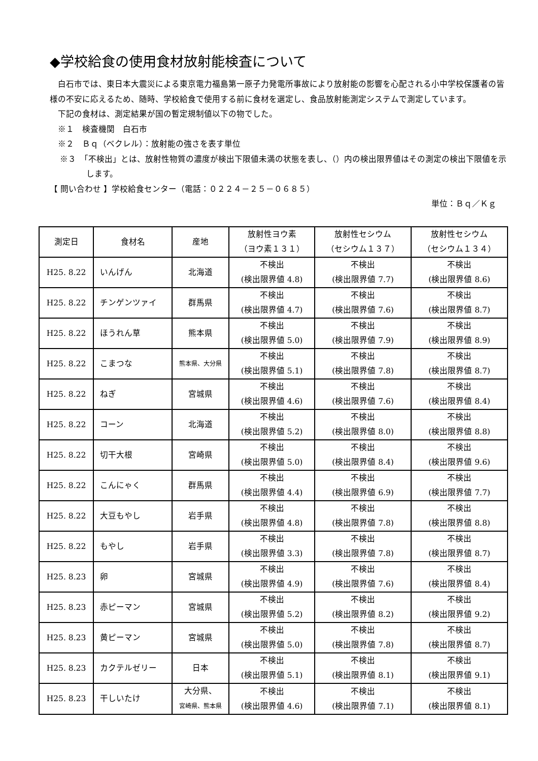◆学校給食の使用食材放射能検査について
白石市では、東日本大震災による東京電力福島第一原子力発電所事故により放射能の影響を心配される小中学校保護者の皆様の不安に応えるため、随時、学校給食で使用する前に食材を選定し、食品放射能測定システムで測定しています。
下記の食材は、測定結果が国の暫定規制値以下の物でした。
※１　検査機関　白石市
※２　Ｂｑ（ベクレル）：放射能の強さを表す単位
※３　「不検出」とは、放射性物質の濃度が検出下限値未満の状態を表し、（）内の検出限界値はその測定の検出下限値を示します。
【 問い合わせ 】学校給食センター（電話：０２２４－２５－０６８５）
単位：Ｂｑ／Ｋｇ
| 測定日 | 食材名 | 産地 | 放射性ヨウ素 （ヨウ素１３１） | 放射性セシウム （セシウム１３７） | 放射性セシウム （セシウム１３４） |
| --- | --- | --- | --- | --- | --- |
| H25. 8.22 | いんげん | 北海道 | 不検出 (検出限界値 4.8) | 不検出 (検出限界値 7.7) | 不検出 (検出限界値 8.6) |
| H25. 8.22 | チンゲンツァイ | 群馬県 | 不検出 (検出限界値 4.7) | 不検出 (検出限界値 7.6) | 不検出 (検出限界値 8.7) |
| H25. 8.22 | ほうれん草 | 熊本県 | 不検出 (検出限界値 5.0) | 不検出 (検出限界値 7.9) | 不検出 (検出限界値 8.9) |
| H25. 8.22 | こまつな | 熊本県、大分県 | 不検出 (検出限界値 5.1) | 不検出 (検出限界値 7.8) | 不検出 (検出限界値 8.7) |
| H25. 8.22 | ねぎ | 宮城県 | 不検出 (検出限界値 4.6) | 不検出 (検出限界値 7.6) | 不検出 (検出限界値 8.4) |
| H25. 8.22 | コーン | 北海道 | 不検出 (検出限界値 5.2) | 不検出 (検出限界値 8.0) | 不検出 (検出限界値 8.8) |
| H25. 8.22 | 切干大根 | 宮崎県 | 不検出 (検出限界値 5.0) | 不検出 (検出限界値 8.4) | 不検出 (検出限界値 9.6) |
| H25. 8.22 | こんにゃく | 群馬県 | 不検出 (検出限界値 4.4) | 不検出 (検出限界値 6.9) | 不検出 (検出限界値 7.7) |
| H25. 8.22 | 大豆もやし | 岩手県 | 不検出 (検出限界値 4.8) | 不検出 (検出限界値 7.8) | 不検出 (検出限界値 8.8) |
| H25. 8.22 | もやし | 岩手県 | 不検出 (検出限界値 3.3) | 不検出 (検出限界値 7.8) | 不検出 (検出限界値 8.7) |
| H25. 8.23 | 卵 | 宮城県 | 不検出 (検出限界値 4.9) | 不検出 (検出限界値 7.6) | 不検出 (検出限界値 8.4) |
| H25. 8.23 | 赤ピーマン | 宮城県 | 不検出 (検出限界値 5.2) | 不検出 (検出限界値 8.2) | 不検出 (検出限界値 9.2) |
| H25. 8.23 | 黄ピーマン | 宮城県 | 不検出 (検出限界値 5.0) | 不検出 (検出限界値 7.8) | 不検出 (検出限界値 8.7) |
| H25. 8.23 | カクテルゼリー | 日本 | 不検出 (検出限界値 5.1) | 不検出 (検出限界値 8.1) | 不検出 (検出限界値 9.1) |
| H25. 8.23 | 干しいたけ | 大分県、 宮崎県、熊本県 | 不検出 (検出限界値 4.6) | 不検出 (検出限界値 7.1) | 不検出 (検出限界値 8.1) |